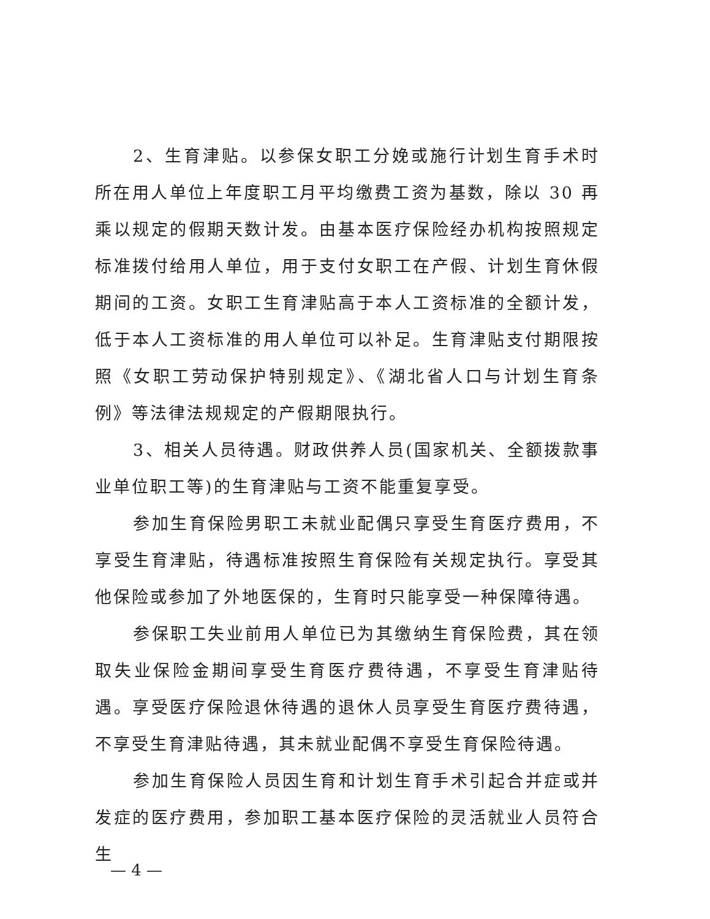2、生育津贴。以参保女职工分娩或施行计划生育手术时所在用人单位上年度职工月平均缴费工资为基数，除以 30 再乘以规定的假期天数计发。由基本医疗保险经办机构按照规定标准拨付给用人单位，用于支付女职工在产假、计划生育休假期间的工资。女职工生育津贴高于本人工资标准的全额计发，低于本人工资标准的用人单位可以补足。生育津贴支付期限按照《女职工劳动保护特别规定》、《湖北省人口与计划生育条例》等法律法规规定的产假期限执行。
3、相关人员待遇。财政供养人员(国家机关、全额拨款事业单位职工等)的生育津贴与工资不能重复享受。
参加生育保险男职工未就业配偶只享受生育医疗费用，不享受生育津贴，待遇标准按照生育保险有关规定执行。享受其他保险或参加了外地医保的，生育时只能享受一种保障待遇。
参保职工失业前用人单位已为其缴纳生育保险费，其在领取失业保险金期间享受生育医疗费待遇，不享受生育津贴待遇。享受医疗保险退休待遇的退休人员享受生育医疗费待遇，不享受生育津贴待遇，其未就业配偶不享受生育保险待遇。
参加生育保险人员因生育和计划生育手术引起合并症或并发症的医疗费用，参加职工基本医疗保险的灵活就业人员符合生
— 4 —